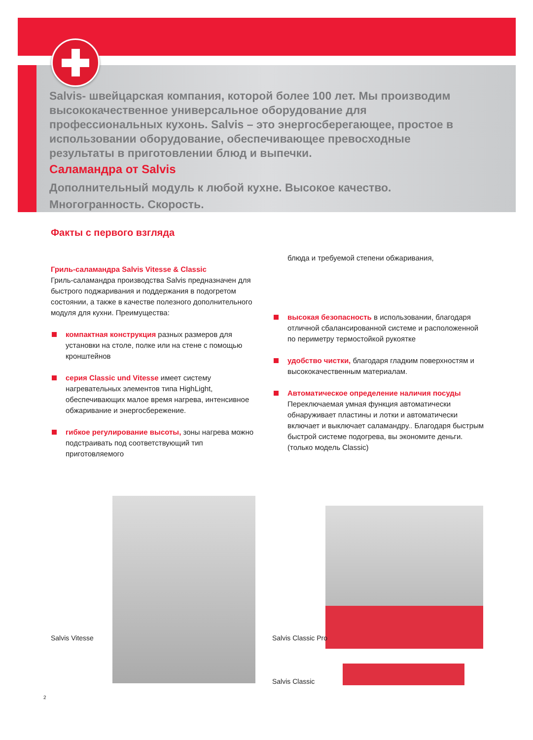Salvis- швейцарская компания, которой более 100 лет. Мы производим высококачественное универсальное оборудование для профессиональных кухонь. Salvis – это энергосберегающее, простое в использовании оборудование, обеспечивающее превосходные результаты в приготовлении блюд и выпечки.
Саламандра от Salvis
Дополнительный модуль к любой кухне. Высокое качество. Многогранность. Скорость.
Факты с первого взгляда
Гриль-саламандра Salvis Vitesse & Classic
Гриль-саламандра производства Salvis предназначен для быстрого поджаривания и поддержания в подогретом состоянии, а также в качестве полезного дополнительного модуля для кухни. Преимущества:
компактная конструкция разных размеров для установки на столе, полке или на стене с помощью кронштейнов
серия Classic und Vitesse имеет систему нагревательных элементов типа HighLight, обеспечивающих малое время нагрева, интенсивное обжаривание и энергосбережение.
гибкое регулирование высоты, зоны нагрева можно подстраивать под соответствующий тип приготовляемого
блюда и требуемой степени обжаривания,
высокая безопасность в использовании, благодаря отличной сбалансированной системе и расположенной по периметру термостойкой рукоятке
удобство чистки, благодаря гладким поверхностям и высококачественным материалам.
Автоматическое определение наличия посуды
Переключаемая умная функция автоматически обнаруживает пластины и лотки и автоматически включает и выключает саламандру.. Благодаря быстрым быстрой системе подогрева, вы экономите деньги. (только модель Classic)
Salvis Vitesse Salvis Classic Pro
Salvis Classic
2